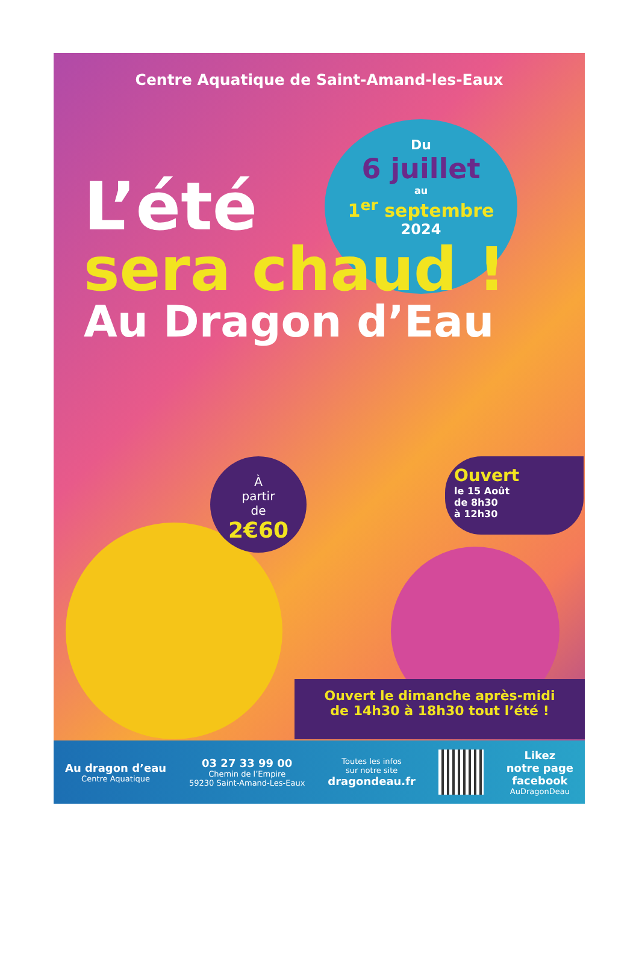Centre Aquatique de Saint-Amand-les-Eaux
Du
6 juillet
au
1<sup>er</sup> septembre
2024
L’été
sera chaud !
Au Dragon d’Eau
À
partir
de
2€60
Ouvert
le 15 Août
de 8h30
à 12h30
Ouvert le dimanche après-midi
de 14h30 à 18h30 tout l’été !
Au dragon d’eau
Centre Aquatique
03 27 33 99 00
Chemin de l’Empire
59230 Saint-Amand-Les-Eaux
Toutes les infos
sur notre site
dragondeau.fr
Likez
notre page
facebook
AuDragonDeau